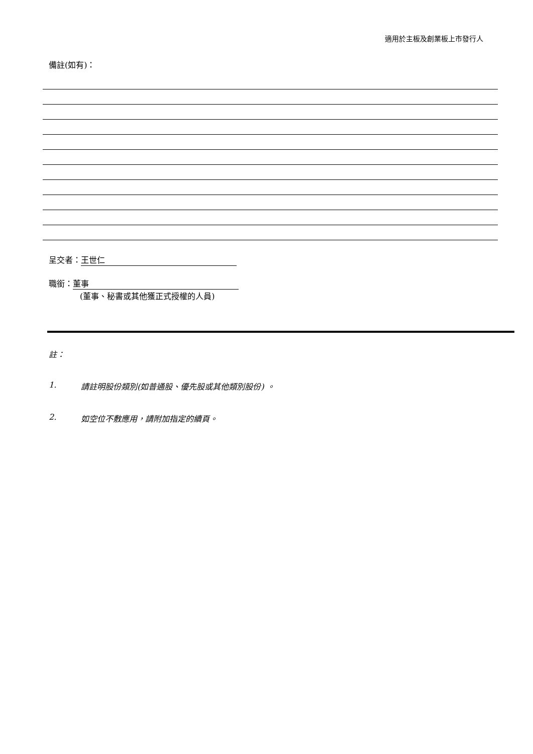適用於主板及創業板上市發行人
備註(如有)：
呈交者： 王世仁
職銜： 董事
(董事、秘書或其他獲正式授權的人員)
註：
1. 請註明股份類別(如普通股、優先股或其他類別股份) 。
2. 如空位不敷應用，請附加指定的續頁。